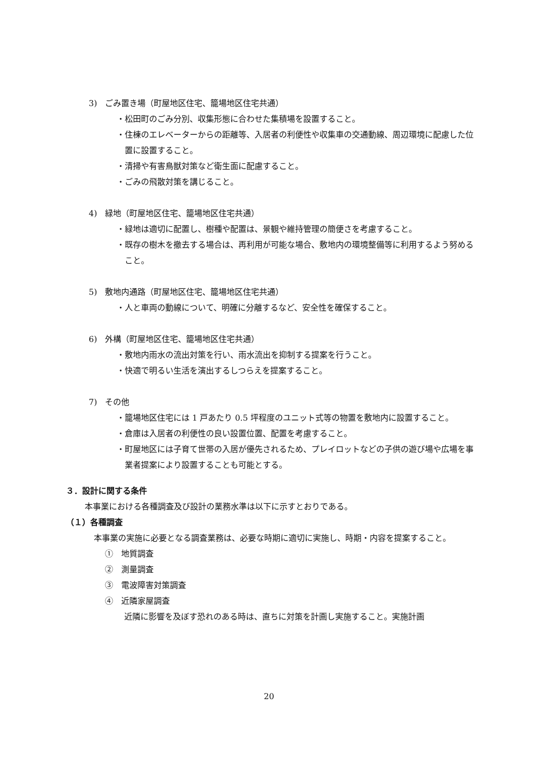3)　ごみ置き場（町屋地区住宅、籠場地区住宅共通）
・松田町のごみ分別、収集形態に合わせた集積場を設置すること。
・住棟のエレベーターからの距離等、入居者の利便性や収集車の交通動線、周辺環境に配慮した位置に設置すること。
・清掃や有害鳥獣対策など衛生面に配慮すること。
・ごみの飛散対策を講じること。
4)　緑地（町屋地区住宅、籠場地区住宅共通）
・緑地は適切に配置し、樹種や配置は、景観や維持管理の簡便さを考慮すること。
・既存の樹木を撤去する場合は、再利用が可能な場合、敷地内の環境整備等に利用するよう努めること。
5)　敷地内通路（町屋地区住宅、籠場地区住宅共通）
・人と車両の動線について、明確に分離するなど、安全性を確保すること。
6)　外構（町屋地区住宅、籠場地区住宅共通）
・敷地内雨水の流出対策を行い、雨水流出を抑制する提案を行うこと。
・快適で明るい生活を演出するしつらえを提案すること。
7)　その他
・籠場地区住宅には 1 戸あたり 0.5 坪程度のユニット式等の物置を敷地内に設置すること。
・倉庫は入居者の利便性の良い設置位置、配置を考慮すること。
・町屋地区には子育て世帯の入居が優先されるため、プレイロットなどの子供の遊び場や広場を事業者提案により設置することも可能とする。
３．設計に関する条件
本事業における各種調査及び設計の業務水準は以下に示すとおりである。
（１）各種調査
本事業の実施に必要となる調査業務は、必要な時期に適切に実施し、時期・内容を提案すること。
①　地質調査
②　測量調査
③　電波障害対策調査
④　近隣家屋調査
近隣に影響を及ぼす恐れのある時は、直ちに対策を計画し実施すること。実施計画
20